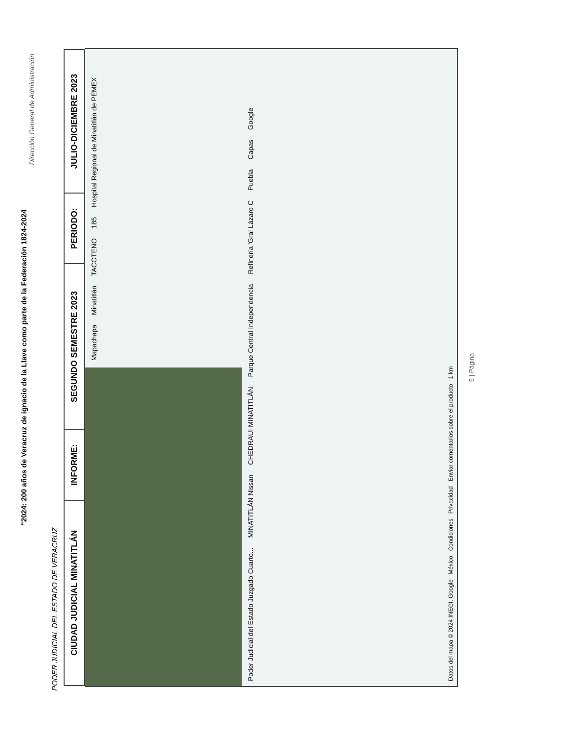"2024: 200 años de Veracruz de ignacio de la Llave como parte de la Federación 1824-2024
Dirección General de Administración
PODER JUDICIAL DEL ESTADO DE VERACRUZ
| CIUDAD JUDICIAL MINATITLÁN | INFORME: | SEGUNDO SEMESTRE 2023 | PERIODO: | JULIO-DICIEMBRE 2023 |
| --- | --- | --- | --- | --- |
Mapachapa Minatitlán TACOTENO 185 Hospital Regional de Minatitlán de PEMEX Poder Judicial del Estado Juzgado Cuarto... MINATITLÁN Nissan CHEDRAUI MINATITLÁN Parque Central Independencia Refinería 'Gral Lázaro C Puebla Capas Google
Datos del mapa © 2024 INEGI, Google México Condiciones Privacidad Enviar comentarios sobre el producto 1 km
5 | Página